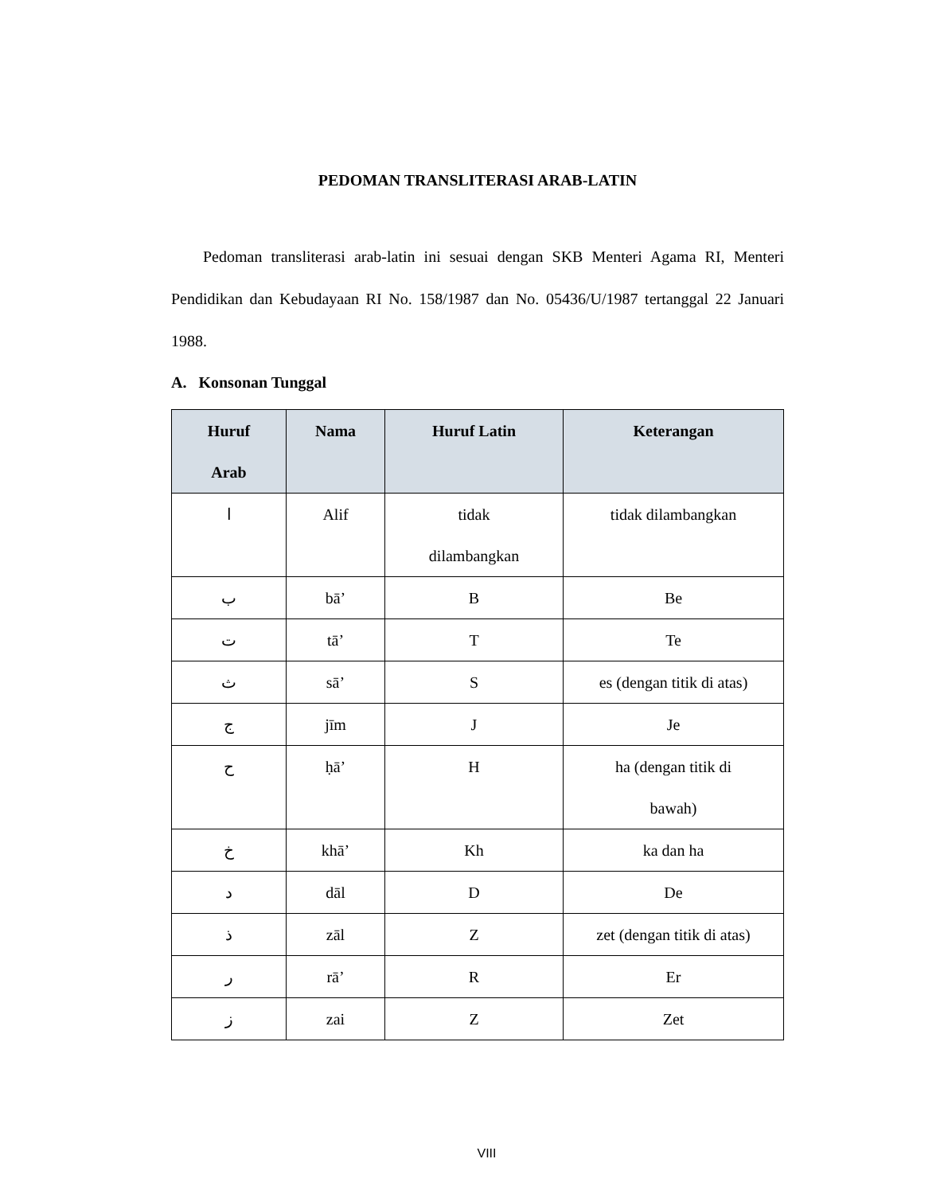PEDOMAN TRANSLITERASI ARAB-LATIN
Pedoman transliterasi arab-latin ini sesuai dengan SKB Menteri Agama RI, Menteri Pendidikan dan Kebudayaan RI No. 158/1987 dan No. 05436/U/1987 tertanggal 22 Januari 1988.
A. Konsonan Tunggal
| Huruf Arab | Nama | Huruf Latin | Keterangan |
| --- | --- | --- | --- |
| ا | Alif | tidak dilambangkan | tidak dilambangkan |
| ب | bā’ | B | Be |
| ت | tā’ | T | Te |
| ث | sā’ | S | es (dengan titik di atas) |
| ج | jīm | J | Je |
| ح | ḥā’ | H | ha (dengan titik di bawah) |
| خ | khā’ | Kh | ka dan ha |
| د | dāl | D | De |
| ذ | zāl | Z | zet (dengan titik di atas) |
| ر | rā’ | R | Er |
| ز | zai | Z | Zet |
VIII